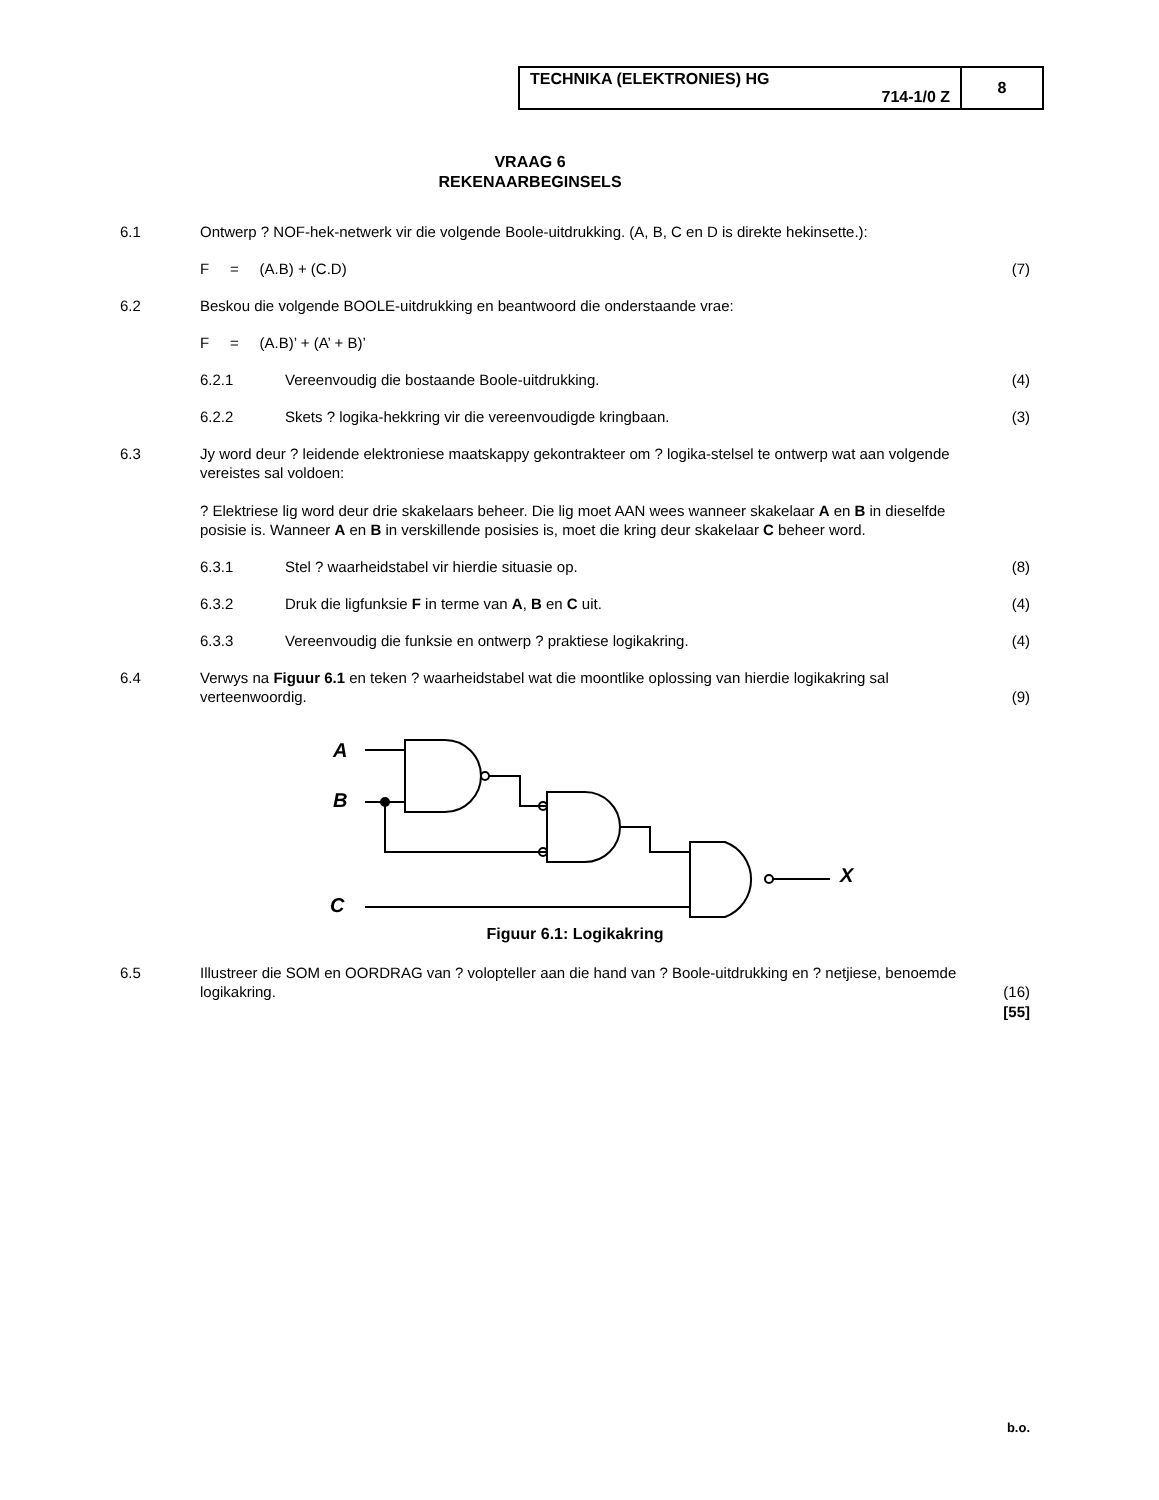| TECHNIKA (ELEKTRONIES) HG 714-1/0 Z | 8 |
VRAAG 6
REKENAARBEGINSELS
6.1 Ontwerp ? NOF-hek-netwerk vir die volgende Boole-uitdrukking. (A, B, C en D is direkte hekinsette.):
F = (A.B) + (C.D) (7)
6.2 Beskou die volgende BOOLE-uitdrukking en beantwoord die onderstaande vrae:
F = (A.B)’ + (A’ + B)’
6.2.1 Vereenvoudig die bostaande Boole-uitdrukking.
(4)
6.2.2 Skets ? logika-hekkring vir die vereenvoudigde kringbaan.
(3)
6.3 Jy word deur ? leidende elektroniese maatskappy gekontrakteer om ? logika-stelsel te ontwerp wat aan volgende vereistes sal voldoen:
? Elektriese lig word deur drie skakelaars beheer. Die lig moet AAN wees wanneer skakelaar A en B in dieselfde posisie is. Wanneer A en B in verskillende posisies is, moet die kring deur skakelaar C beheer word.
6.3.1 Stel ? waarheidstabel vir hierdie situasie op.
(8)
6.3.2 Druk die ligfunksie F in terme van A, B en C uit.
(4)
6.3.3 Vereenvoudig die funksie en ontwerp ? praktiese logikakring.
(4)
6.4 Verwys na Figuur 6.1 en teken ? waarheidstabel wat die moontlike oplossing van hierdie logikakring sal verteenwoordig.
(9)
A
B
C
X
Figuur 6.1: Logikakring
6.5 Illustreer die SOM en OORDRAG van ? volopteller aan die hand van ? Boole-uitdrukking en ? netjiese, benoemde logikakring.
(16)
[55]
b.o.